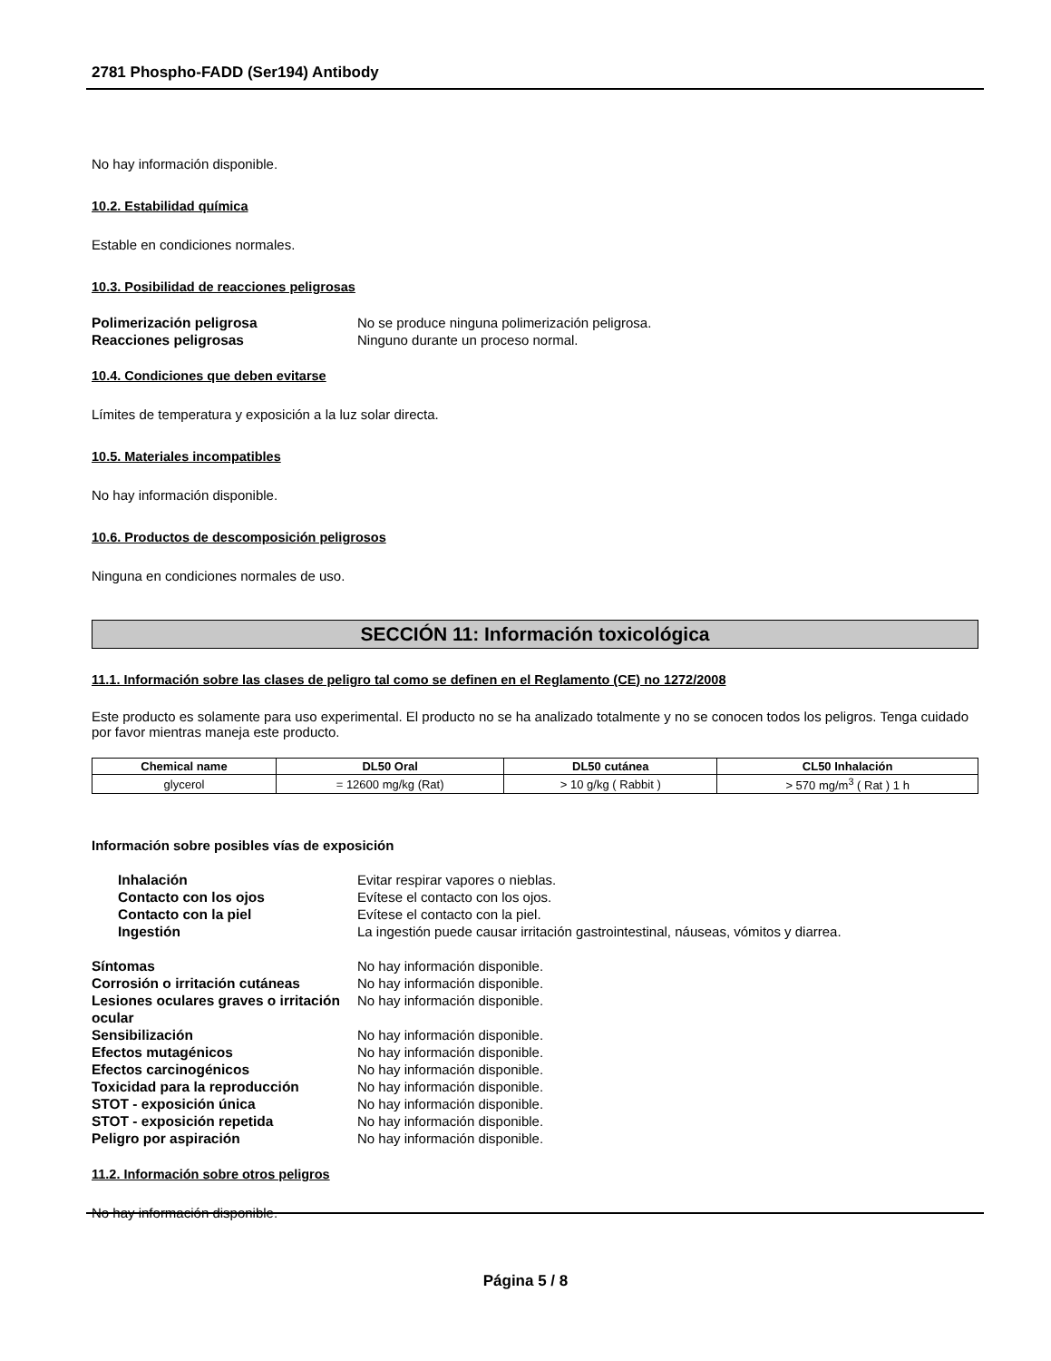2781 Phospho-FADD (Ser194) Antibody
No hay información disponible.
10.2. Estabilidad química
Estable en condiciones normales.
10.3. Posibilidad de reacciones peligrosas
Polimerización peligrosa No se produce ninguna polimerización peligrosa. Reacciones peligrosas Ninguno durante un proceso normal.
10.4. Condiciones que deben evitarse
Límites de temperatura y exposición a la luz solar directa.
10.5. Materiales incompatibles
No hay información disponible.
10.6. Productos de descomposición peligrosos
Ninguna en condiciones normales de uso.
SECCIÓN 11: Información toxicológica
11.1. Información sobre las clases de peligro tal como se definen en el Reglamento (CE) no 1272/2008
Este producto es solamente para uso experimental. El producto no se ha analizado totalmente y no se conocen todos los peligros. Tenga cuidado por favor mientras maneja este producto.
| Chemical name | DL50 Oral | DL50 cutánea | CL50 Inhalación |
| --- | --- | --- | --- |
| glycerol | = 12600 mg/kg (Rat) | > 10 g/kg ( Rabbit ) | > 570 mg/m<sup>3</sup> ( Rat ) 1 h |
Información sobre posibles vías de exposición
Inhalación Evitar respirar vapores o nieblas. Contacto con los ojos Evítese el contacto con los ojos. Contacto con la piel Evítese el contacto con la piel. Ingestión La ingestión puede causar irritación gastrointestinal, náuseas, vómitos y diarrea.
Síntomas No hay información disponible. Corrosión o irritación cutáneas No hay información disponible. Lesiones oculares graves o irritación ocular No hay información disponible. Sensibilización No hay información disponible. Efectos mutagénicos No hay información disponible. Efectos carcinogénicos No hay información disponible. Toxicidad para la reproducción No hay información disponible. STOT - exposición única No hay información disponible. STOT - exposición repetida No hay información disponible. Peligro por aspiración No hay información disponible.
11.2. Información sobre otros peligros
No hay información disponible.
Página 5 / 8